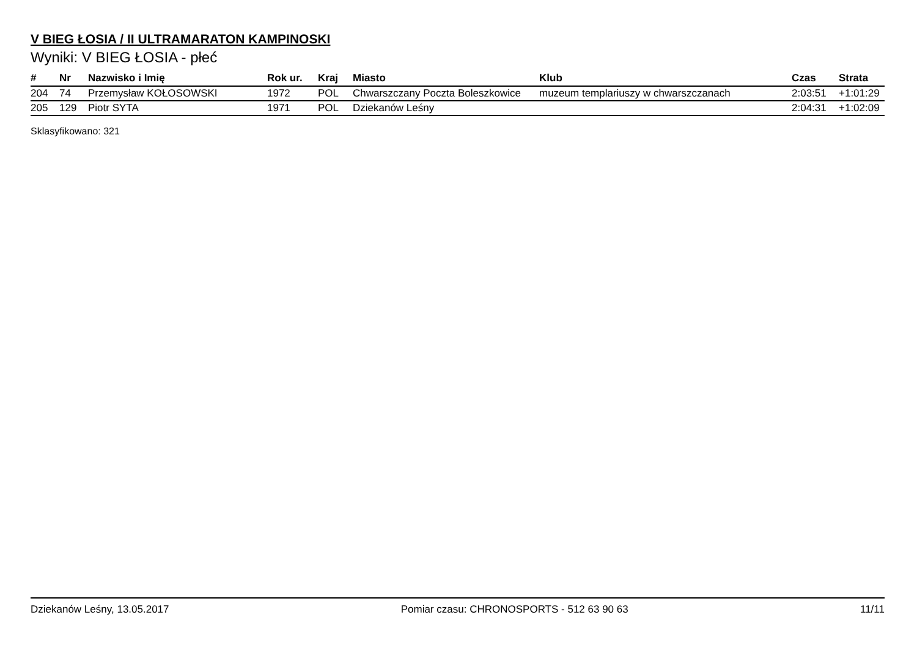V BIEG ŁOSIA / II ULTRAMARATON KAMPINOSKI
Wyniki: V BIEG ŁOSIA - płeć
| # | Nr | Nazwisko i Imię | Rok ur. | Kraj | Miasto | Klub | Czas | Strata |
| --- | --- | --- | --- | --- | --- | --- | --- | --- |
| 204 | 74 | Przemysław KOŁOSOWSKI | 1972 | POL | Chwarszczany Poczta Boleszkowice | muzeum templariuszy w chwarszczanach | 2:03:51 | +1:01:29 |
| 205 | 129 | Piotr SYTA | 1971 | POL | Dziekanów Leśny | | 2:04:31 | +1:02:09 |
Sklasyfikowano: 321
Dziekanów Leśny, 13.05.2017 Pomiar czasu: CHRONOSPORTS - 512 63 90 63 11/11